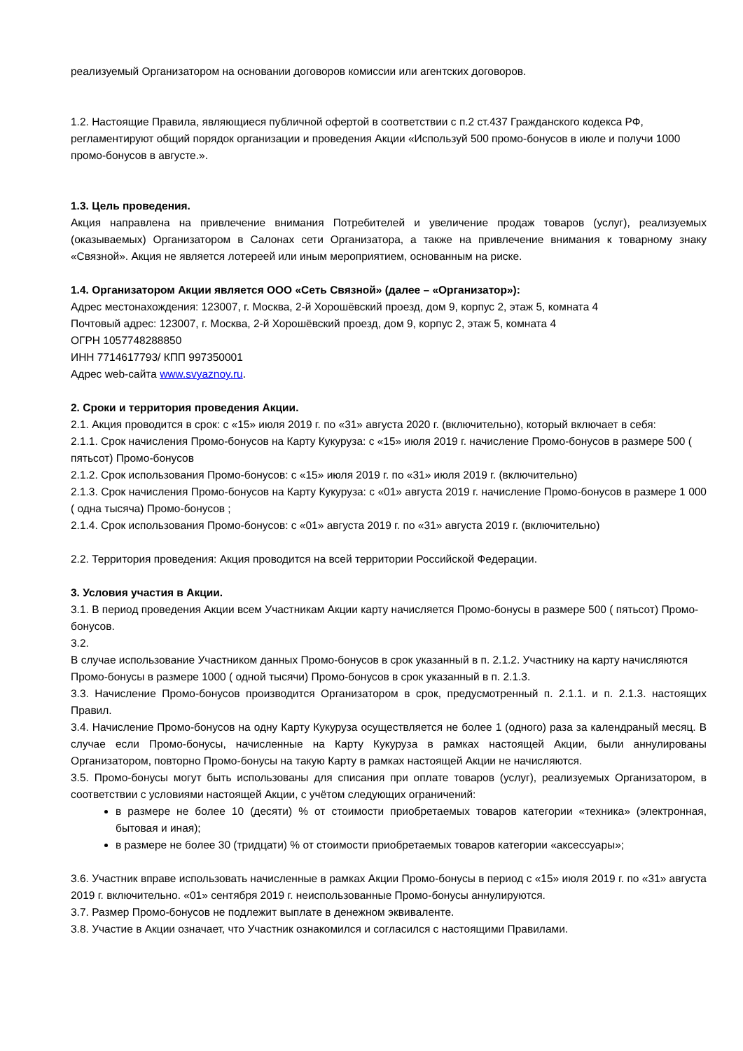реализуемый Организатором на основании договоров комиссии или агентских договоров.
1.2. Настоящие Правила, являющиеся публичной офертой в соответствии с п.2 ст.437 Гражданского кодекса РФ, регламентируют общий порядок организации и проведения Акции «Используй 500 промо-бонусов в июле и получи 1000 промо-бонусов в августе.».
1.3. Цель проведения.
Акция направлена на привлечение внимания Потребителей и увеличение продаж товаров (услуг), реализуемых (оказываемых) Организатором в Салонах сети Организатора, а также на привлечение внимания к товарному знаку «Связной». Акция не является лотереей или иным мероприятием, основанным на риске.
1.4. Организатором Акции является ООО «Сеть Связной» (далее – «Организатор»):
Адрес местонахождения: 123007, г. Москва, 2-й Хорошёвский проезд, дом 9, корпус 2, этаж 5, комната 4
Почтовый адрес: 123007, г. Москва, 2-й Хорошёвский проезд, дом 9, корпус 2, этаж 5, комната 4
ОГРН 1057748288850
ИНН 7714617793/ КПП 997350001
Адрес web-сайта www.svyaznoy.ru.
2. Сроки и территория проведения Акции.
2.1. Акция проводится в срок: с «15» июля 2019 г. по «31» августа 2020 г. (включительно), который включает в себя:
2.1.1. Срок начисления Промо-бонусов на Карту Кукуруза: с «15» июля 2019 г. начисление Промо-бонусов в размере 500 ( пятьсот) Промо-бонусов
2.1.2. Срок использования Промо-бонусов: с «15» июля 2019 г. по «31» июля 2019 г. (включительно)
2.1.3. Срок начисления Промо-бонусов на Карту Кукуруза: с «01» августа 2019 г. начисление Промо-бонусов в размере 1 000 ( одна тысяча) Промо-бонусов ;
2.1.4. Срок использования Промо-бонусов: с «01» августа 2019 г. по «31» августа 2019 г. (включительно)
2.2. Территория проведения: Акция проводится на всей территории Российской Федерации.
3. Условия участия в Акции.
3.1. В период проведения Акции всем Участникам Акции карту начисляется Промо-бонусы в размере 500 ( пятьсот) Промо-бонусов.
3.2.
В случае использование Участником данных Промо-бонусов в срок указанный в п. 2.1.2. Участнику на карту начисляются Промо-бонусы в размере 1000 ( одной тысячи) Промо-бонусов в срок указанный в п. 2.1.3.
3.3. Начисление Промо-бонусов производится Организатором в срок, предусмотренный п. 2.1.1. и п. 2.1.3. настоящих Правил.
3.4. Начисление Промо-бонусов на одну Карту Кукуруза осуществляется не более 1 (одного) раза за календраный месяц. В случае если Промо-бонусы, начисленные на Карту Кукуруза в рамках настоящей Акции, были аннулированы Организатором, повторно Промо-бонусы на такую Карту в рамках настоящей Акции не начисляются.
3.5. Промо-бонусы могут быть использованы для списания при оплате товаров (услуг), реализуемых Организатором, в соответствии с условиями настоящей Акции, с учётом следующих ограничений:
в размере не более 10 (десяти) % от стоимости приобретаемых товаров категории «техника» (электронная, бытовая и иная);
в размере не более 30 (тридцати) % от стоимости приобретаемых товаров категории «аксессуары»;
3.6. Участник вправе использовать начисленные в рамках Акции Промо-бонусы в период с «15» июля 2019 г. по «31» августа 2019 г. включительно. «01» сентября 2019 г. неиспользованные Промо-бонусы аннулируются.
3.7. Размер Промо-бонусов не подлежит выплате в денежном эквиваленте.
3.8. Участие в Акции означает, что Участник ознакомился и согласился с настоящими Правилами.